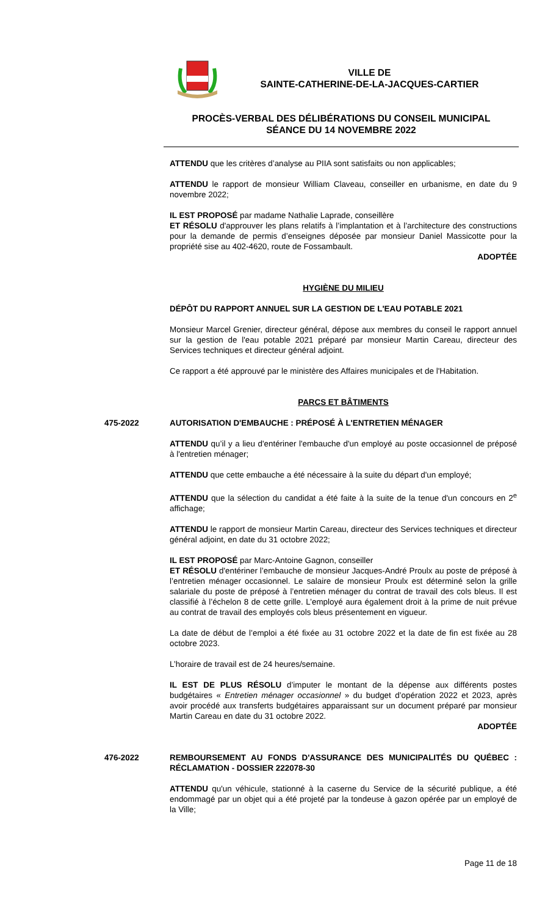VILLE DE
SAINTE-CATHERINE-DE-LA-JACQUES-CARTIER
PROCÈS-VERBAL DES DÉLIBÉRATIONS DU CONSEIL MUNICIPAL
SÉANCE DU 14 NOVEMBRE 2022
ATTENDU que les critères d’analyse au PIIA sont satisfaits ou non applicables;
ATTENDU le rapport de monsieur William Claveau, conseiller en urbanisme, en date du 9 novembre 2022;
IL EST PROPOSÉ par madame Nathalie Laprade, conseillère
ET RÉSOLU d'approuver les plans relatifs à l’implantation et à l’architecture des constructions pour la demande de permis d’enseignes déposée par monsieur Daniel Massicotte pour la propriété sise au 402-4620, route de Fossambault.
ADOPTÉE
HYGIÈNE DU MILIEU
DÉPÔT DU RAPPORT ANNUEL SUR LA GESTION DE L'EAU POTABLE 2021
Monsieur Marcel Grenier, directeur général, dépose aux membres du conseil le rapport annuel sur la gestion de l'eau potable 2021 préparé par monsieur Martin Careau, directeur des Services techniques et directeur général adjoint.
Ce rapport a été approuvé par le ministère des Affaires municipales et de l'Habitation.
PARCS ET BÂTIMENTS
475-2022 AUTORISATION D'EMBAUCHE : PRÉPOSÉ À L'ENTRETIEN MÉNAGER
ATTENDU qu’il y a lieu d'entériner l'embauche d'un employé au poste occasionnel de préposé à l'entretien ménager;
ATTENDU que cette embauche a été nécessaire à la suite du départ d'un employé;
ATTENDU que la sélection du candidat a été faite à la suite de la tenue d'un concours en 2<sup>e</sup> affichage;
ATTENDU le rapport de monsieur Martin Careau, directeur des Services techniques et directeur général adjoint, en date du 31 octobre 2022;
IL EST PROPOSÉ par Marc-Antoine Gagnon, conseiller
ET RÉSOLU d'entériner l’embauche de monsieur Jacques-André Proulx au poste de préposé à l’entretien ménager occasionnel. Le salaire de monsieur Proulx est déterminé selon la grille salariale du poste de préposé à l’entretien ménager du contrat de travail des cols bleus. Il est classifié à l’échelon 8 de cette grille. L’employé aura également droit à la prime de nuit prévue au contrat de travail des employés cols bleus présentement en vigueur.
La date de début de l’emploi a été fixée au 31 octobre 2022 et la date de fin est fixée au 28 octobre 2023.
L’horaire de travail est de 24 heures/semaine.
IL EST DE PLUS RÉSOLU d’imputer le montant de la dépense aux différents postes budgétaires « Entretien ménager occasionnel » du budget d’opération 2022 et 2023, après avoir procédé aux transferts budgétaires apparaissant sur un document préparé par monsieur Martin Careau en date du 31 octobre 2022.
ADOPTÉE
476-2022 REMBOURSEMENT AU FONDS D'ASSURANCE DES MUNICIPALITÉS DU QUÉBEC : RÉCLAMATION - DOSSIER 222078-30
ATTENDU qu'un véhicule, stationné à la caserne du Service de la sécurité publique, a été endommagé par un objet qui a été projeté par la tondeuse à gazon opérée par un employé de la Ville;
Page 11 de 18